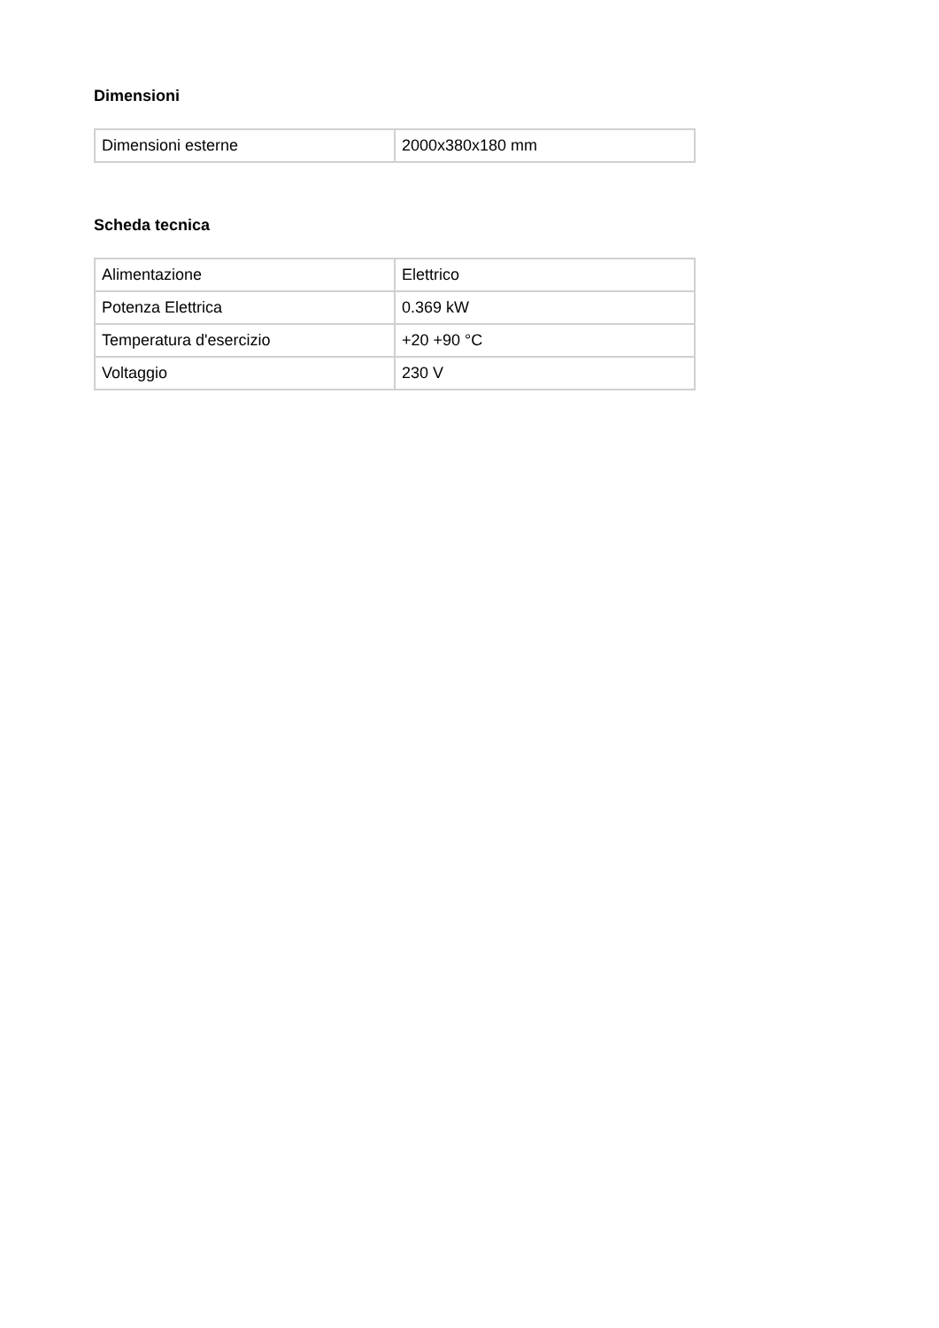Dimensioni
| Dimensioni esterne | 2000x380x180 mm |
Scheda tecnica
| Alimentazione | Elettrico |
| Potenza Elettrica | 0.369 kW |
| Temperatura d'esercizio | +20 +90 °C |
| Voltaggio | 230 V |